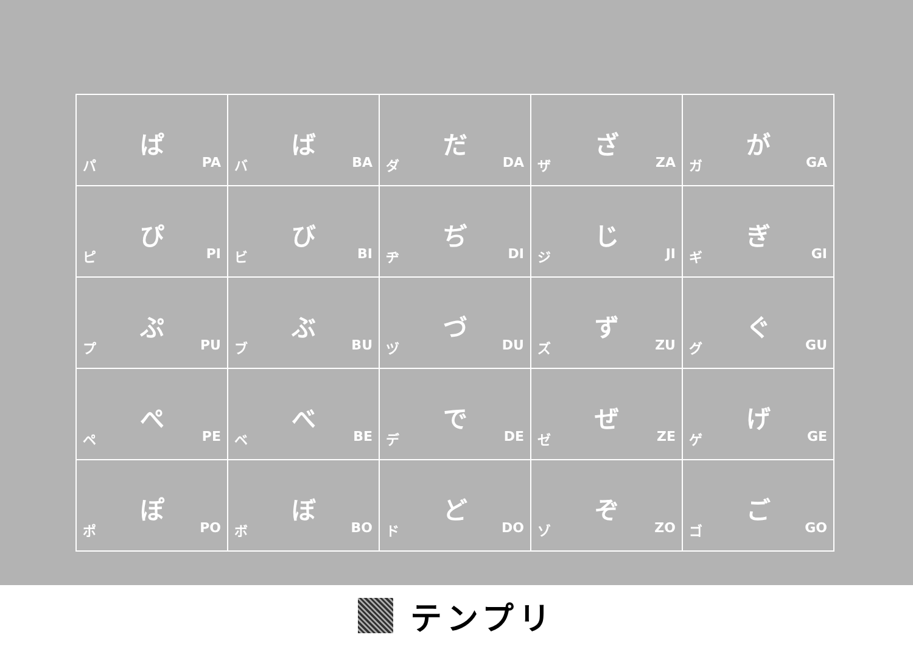| ぱ パ PA | ば バ BA | だ ダ DA | ざ ザ ZA | が ガ GA |
| ぴ ピ PI | び ビ BI | ぢ ヂ DI | じ ジ JI | ぎ ギ GI |
| ぷ プ PU | ぶ ブ BU | づ ヅ DU | ず ズ ZU | ぐ グ GU |
| ぺ ペ PE | べ ベ BE | で デ DE | ぜ ゼ ZE | げ ゲ GE |
| ぽ ポ PO | ぼ ボ BO | ど ド DO | ぞ ゾ ZO | ご ゴ GO |
テンプリ